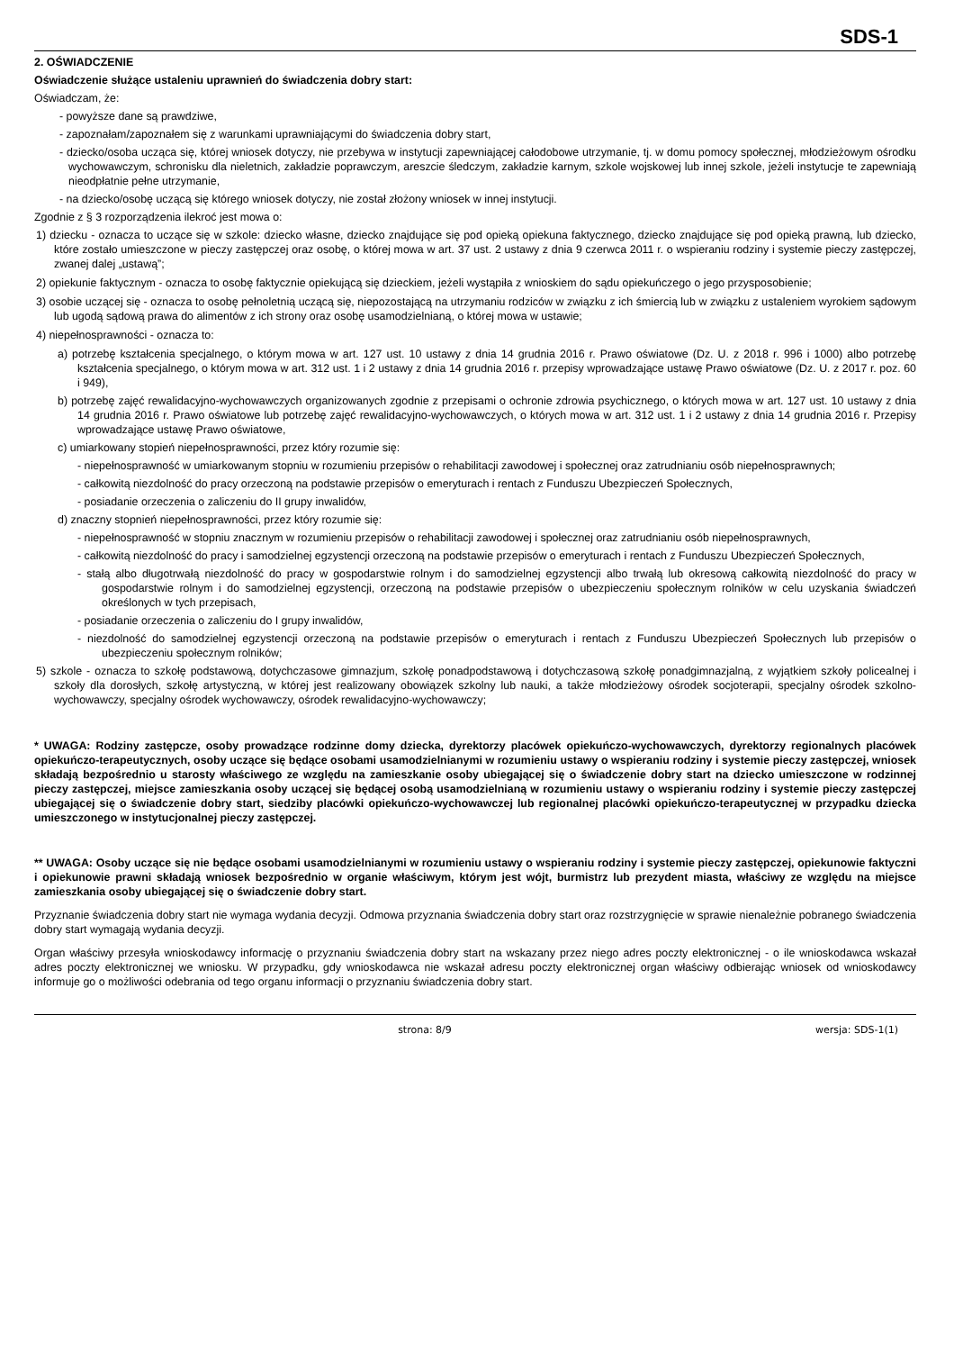SDS-1
2. OŚWIADCZENIE
Oświadczenie służące ustaleniu uprawnień do świadczenia dobry start:
Oświadczam, że:
- powyższe dane są prawdziwe,
- zapoznałam/zapoznałem się z warunkami uprawniającymi do świadczenia dobry start,
- dziecko/osoba ucząca się, której wniosek dotyczy, nie przebywa w instytucji zapewniającej całodobowe utrzymanie, tj. w domu pomocy społecznej, młodzieżowym ośrodku wychowawczym, schronisku dla nieletnich, zakładzie poprawczym, areszcie śledczym, zakładzie karnym, szkole wojskowej lub innej szkole, jeżeli instytucje te zapewniają nieodpłatnie pełne utrzymanie,
- na dziecko/osobę uczącą się którego wniosek dotyczy, nie został złożony wniosek w innej instytucji.
Zgodnie z § 3 rozporządzenia ilekroć jest mowa o:
1) dziecku - oznacza to uczące się w szkole: dziecko własne, dziecko znajdujące się pod opieką opiekuna faktycznego, dziecko znajdujące się pod opieką prawną, lub dziecko, które zostało umieszczone w pieczy zastępczej oraz osobę, o której mowa w art. 37 ust. 2 ustawy z dnia 9 czerwca 2011 r. o wspieraniu rodziny i systemie pieczy zastępczej, zwanej dalej „ustawą”;
2) opiekunie faktycznym - oznacza to osobę faktycznie opiekującą się dzieckiem, jeżeli wystąpiła z wnioskiem do sądu opiekuńczego o jego przysposobienie;
3) osobie uczącej się - oznacza to osobę pełnoletnią uczącą się, niepozostającą na utrzymaniu rodziców w związku z ich śmiercią lub w związku z ustaleniem wyrokiem sądowym lub ugodą sądową prawa do alimentów z ich strony oraz osobę usamodzielnianą, o której mowa w ustawie;
4) niepełnosprawności - oznacza to:
a) potrzebę kształcenia specjalnego, o którym mowa w art. 127 ust. 10 ustawy z dnia 14 grudnia 2016 r. Prawo oświatowe (Dz. U. z 2018 r. 996 i 1000) albo potrzebę kształcenia specjalnego, o którym mowa w art. 312 ust. 1 i 2 ustawy z dnia 14 grudnia 2016 r. przepisy wprowadzające ustawę Prawo oświatowe (Dz. U. z 2017 r. poz. 60 i 949),
b) potrzebę zajęć rewalidacyjno-wychowawczych organizowanych zgodnie z przepisami o ochronie zdrowia psychicznego, o których mowa w art. 127 ust. 10 ustawy z dnia 14 grudnia 2016 r. Prawo oświatowe lub potrzebę zajęć rewalidacyjno-wychowawczych, o których mowa w art. 312 ust. 1 i 2 ustawy z dnia 14 grudnia 2016 r. Przepisy wprowadzające ustawę Prawo oświatowe,
c) umiarkowany stopień niepełnosprawności, przez który rozumie się:
- niepełnosprawność w umiarkowanym stopniu w rozumieniu przepisów o rehabilitacji zawodowej i społecznej oraz zatrudnianiu osób niepełnosprawnych;
- całkowitą niezdolność do pracy orzeczoną na podstawie przepisów o emeryturach i rentach z Funduszu Ubezpieczeń Społecznych,
- posiadanie orzeczenia o zaliczeniu do II grupy inwalidów,
d) znaczny stopnień niepełnosprawności, przez który rozumie się:
- niepełnosprawność w stopniu znacznym w rozumieniu przepisów o rehabilitacji zawodowej i społecznej oraz zatrudnianiu osób niepełnosprawnych,
- całkowitą niezdolność do pracy i samodzielnej egzystencji orzeczoną na podstawie przepisów o emeryturach i rentach z Funduszu Ubezpieczeń Społecznych,
- stałą albo długotrwałą niezdolność do pracy w gospodarstwie rolnym i do samodzielnej egzystencji albo trwałą lub okresową całkowitą niezdolność do pracy w gospodarstwie rolnym i do samodzielnej egzystencji, orzeczoną na podstawie przepisów o ubezpieczeniu społecznym rolników w celu uzyskania świadczeń określonych w tych przepisach,
- posiadanie orzeczenia o zaliczeniu do I grupy inwalidów,
- niezdolność do samodzielnej egzystencji orzeczoną na podstawie przepisów o emeryturach i rentach z Funduszu Ubezpieczeń Społecznych lub przepisów o ubezpieczeniu społecznym rolników;
5) szkole - oznacza to szkołę podstawową, dotychczasowe gimnazjum, szkołę ponadpodstawową i dotychczasową szkołę ponadgimnazjalną, z wyjątkiem szkoły policealnej i szkoły dla dorosłych, szkołę artystyczną, w której jest realizowany obowiązek szkolny lub nauki, a także młodzieżowy ośrodek socjoterapii, specjalny ośrodek szkolno-wychowawczy, specjalny ośrodek wychowawczy, ośrodek rewalidacyjno-wychowawczy;
* UWAGA: Rodziny zastępcze, osoby prowadzące rodzinne domy dziecka, dyrektorzy placówek opiekuńczo-wychowawczych, dyrektorzy regionalnych placówek opiekuńczo-terapeutycznych, osoby uczące się będące osobami usamodzielnianymi w rozumieniu ustawy o wspieraniu rodziny i systemie pieczy zastępczej, wniosek składają bezpośrednio u starosty właściwego ze względu na zamieszkanie osoby ubiegającej się o świadczenie dobry start na dziecko umieszczone w rodzinnej pieczy zastępczej, miejsce zamieszkania osoby uczącej się będącej osobą usamodzielnianą w rozumieniu ustawy o wspieraniu rodziny i systemie pieczy zastępczej ubiegającej się o świadczenie dobry start, siedziby placówki opiekuńczo-wychowawczej lub regionalnej placówki opiekuńczo-terapeutycznej w przypadku dziecka umieszczonego w instytucjonalnej pieczy zastępczej.
** UWAGA: Osoby uczące się nie będące osobami usamodzielnianymi w rozumieniu ustawy o wspieraniu rodziny i systemie pieczy zastępczej, opiekunowie faktyczni i opiekunowie prawni składają wniosek bezpośrednio w organie właściwym, którym jest wójt, burmistrz lub prezydent miasta, właściwy ze względu na miejsce zamieszkania osoby ubiegającej się o świadczenie dobry start.
Przyznanie świadczenia dobry start nie wymaga wydania decyzji. Odmowa przyznania świadczenia dobry start oraz rozstrzygnięcie w sprawie nienależnie pobranego świadczenia dobry start wymagają wydania decyzji.
Organ właściwy przesyła wnioskodawcy informację o przyznaniu świadczenia dobry start na wskazany przez niego adres poczty elektronicznej - o ile wnioskodawca wskazał adres poczty elektronicznej we wniosku. W przypadku, gdy wnioskodawca nie wskazał adresu poczty elektronicznej organ właściwy odbierając wniosek od wnioskodawcy informuje go o możliwości odebrania od tego organu informacji o przyznaniu świadczenia dobry start.
strona: 8/9 wersja: SDS-1(1)